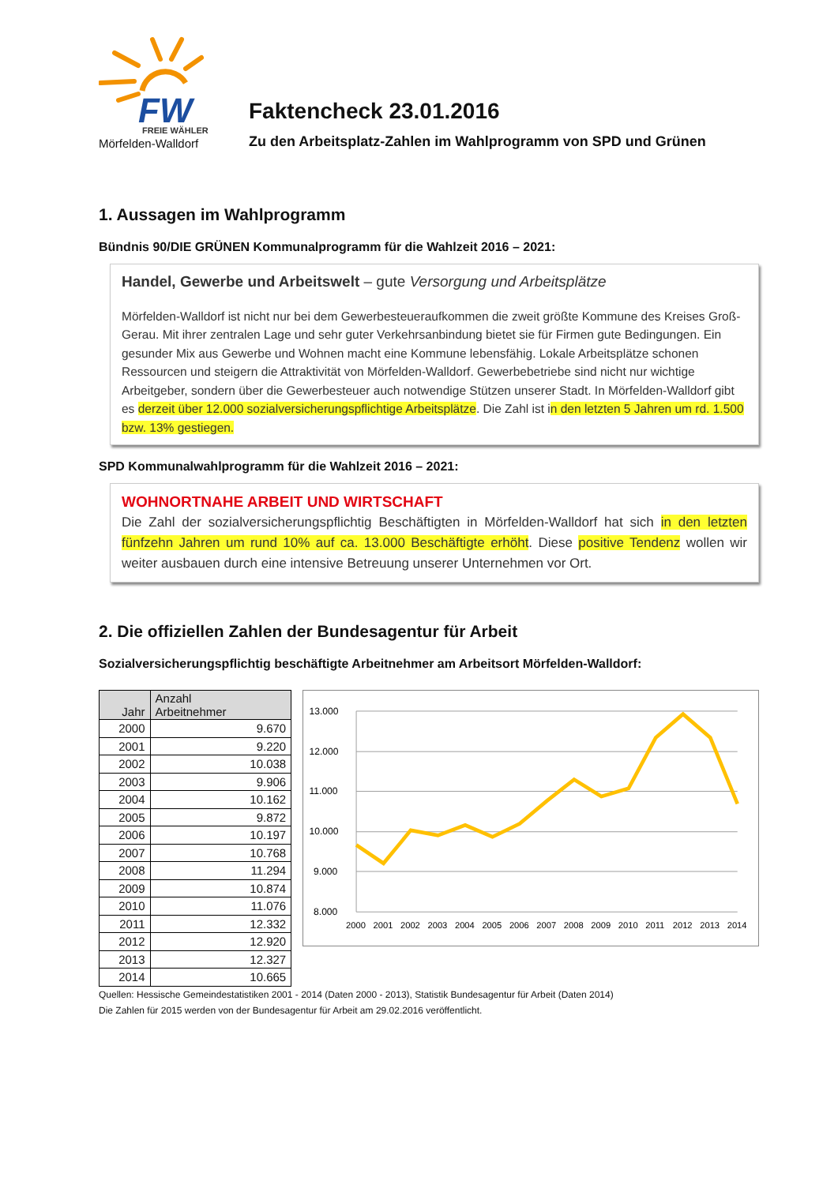FW
FREIE WÄHLER
Mörfelden-Walldorf
Faktencheck 23.01.2016
Zu den Arbeitsplatz-Zahlen im Wahlprogramm von SPD und Grünen
1. Aussagen im Wahlprogramm
Bündnis 90/DIE GRÜNEN Kommunalprogramm für die Wahlzeit 2016 – 2021:
Handel, Gewerbe und Arbeitswelt – gute Versorgung und Arbeitsplätze
Mörfelden-Walldorf ist nicht nur bei dem Gewerbesteueraufkommen die zweit größte Kommune des Kreises Groß-Gerau. Mit ihrer zentralen Lage und sehr guter Verkehrsanbindung bietet sie für Firmen gute Bedingungen. Ein gesunder Mix aus Gewerbe und Wohnen macht eine Kommune lebensfähig. Lokale Arbeitsplätze schonen Ressourcen und steigern die Attraktivität von Mörfelden-Walldorf. Gewerbebetriebe sind nicht nur wichtige Arbeitgeber, sondern über die Gewerbesteuer auch notwendige Stützen unserer Stadt. In Mörfelden-Walldorf gibt es derzeit über 12.000 sozialversicherungspflichtige Arbeitsplätze. Die Zahl ist in den letzten 5 Jahren um rd. 1.500 bzw. 13% gestiegen.
SPD Kommunalwahlprogramm für die Wahlzeit 2016 – 2021:
WOHNORTNAHE ARBEIT UND WIRTSCHAFT
Die Zahl der sozialversicherungspflichtig Beschäftigten in Mörfelden-Walldorf hat sich in den letzten fünfzehn Jahren um rund 10% auf ca. 13.000 Beschäftigte erhöht. Diese positive Tendenz wollen wir weiter ausbauen durch eine intensive Betreuung unserer Unternehmen vor Ort.
2. Die offiziellen Zahlen der Bundesagentur für Arbeit
Sozialversicherungspflichtig beschäftigte Arbeitnehmer am Arbeitsort Mörfelden-Walldorf:
| Jahr | Anzahl Arbeitnehmer |
| --- | --- |
| 2000 | 9.670 |
| 2001 | 9.220 |
| 2002 | 10.038 |
| 2003 | 9.906 |
| 2004 | 10.162 |
| 2005 | 9.872 |
| 2006 | 10.197 |
| 2007 | 10.768 |
| 2008 | 11.294 |
| 2009 | 10.874 |
| 2010 | 11.076 |
| 2011 | 12.332 |
| 2012 | 12.920 |
| 2013 | 12.327 |
| 2014 | 10.665 |
13.000
12.000
11.000
10.000
9.000
8.000
2000
2001
2002
2003
2004
2005
2006
2007
2008
2009
2010
2011
2012
2013
2014
Quellen: Hessische Gemeindestatistiken 2001 - 2014 (Daten 2000 - 2013), Statistik Bundesagentur für Arbeit (Daten 2014)
Die Zahlen für 2015 werden von der Bundesagentur für Arbeit am 29.02.2016 veröffentlicht.